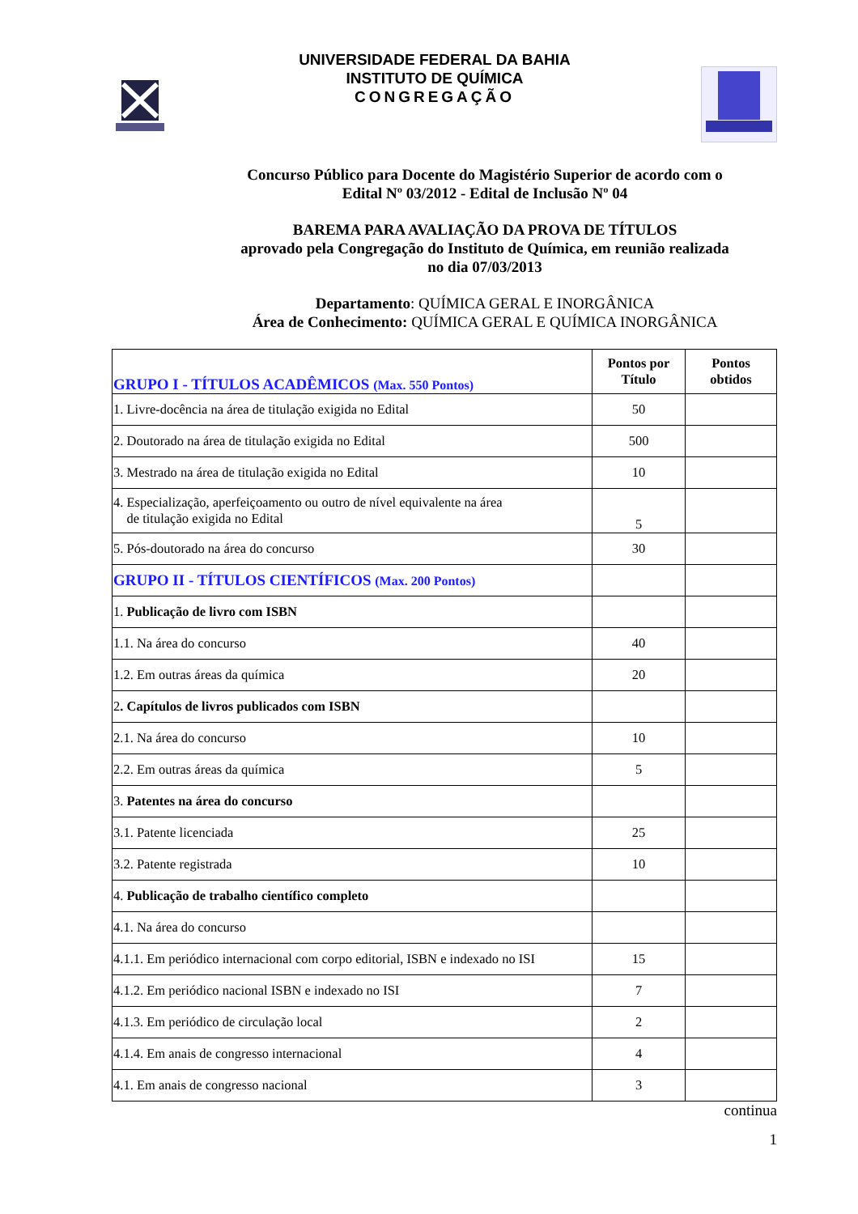UNIVERSIDADE FEDERAL DA BAHIA
INSTITUTO DE QUÍMICA
CONGREGAÇÃO
Concurso Público para Docente do Magistério Superior de acordo com o
Edital Nº 03/2012 - Edital de Inclusão Nº 04
BAREMA PARA AVALIAÇÃO DA PROVA DE TÍTULOS
aprovado pela Congregação do Instituto de Química, em reunião realizada
no dia 07/03/2013
Departamento: QUÍMICA GERAL E INORGÂNICA
Área de Conhecimento: QUÍMICA GERAL E QUÍMICA INORGÂNICA
| GRUPO I - TÍTULOS ACADÊMICOS (Max. 550 Pontos) | Pontos por Título | Pontos obtidos |
| 1. Livre-docência na área de titulação exigida no Edital | 50 | |
| 2. Doutorado na área de titulação exigida no Edital | 500 | |
| 3. Mestrado na área de titulação exigida no Edital | 10 | |
| 4. Especialização, aperfeiçoamento ou outro de nível equivalente na área de titulação exigida no Edital | 5 | |
| 5. Pós-doutorado na área do concurso | 30 | |
| GRUPO II - TÍTULOS CIENTÍFICOS (Max. 200 Pontos) | | |
| 1. Publicação de livro com ISBN | | |
| 1.1. Na área do concurso | 40 | |
| 1.2. Em outras áreas da química | 20 | |
| 2 . Capítulos de livros publicados com ISBN | | |
| 2.1. Na área do concurso | 10 | |
| 2.2. Em outras áreas da química | 5 | |
| 3. Patentes na área do concurso | | |
| 3.1. Patente licenciada | 25 | |
| 3.2. Patente registrada | 10 | |
| 4. Publicação de trabalho científico completo | | |
| 4.1. Na área do concurso | | |
| 4.1.1. Em periódico internacional com corpo editorial, ISBN e indexado no ISI | 15 | |
| 4.1.2. Em periódico nacional ISBN e indexado no ISI | 7 | |
| 4.1.3. Em periódico de circulação local | 2 | |
| 4.1.4. Em anais de congresso internacional | 4 | |
| 4.1. Em anais de congresso nacional | 3 | |
continua
1